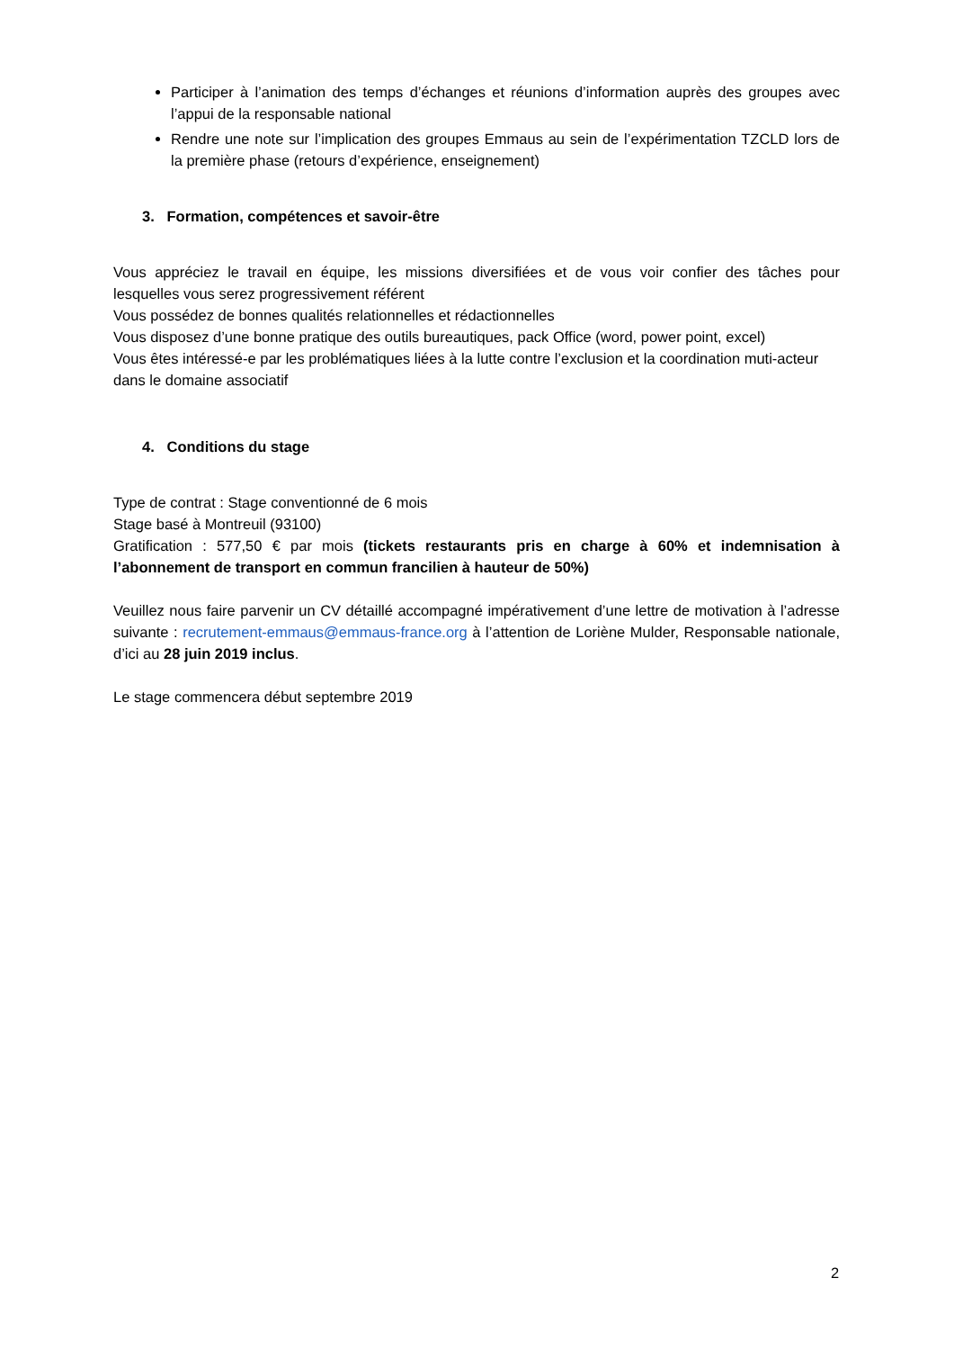Participer à l’animation des temps d’échanges et réunions d’information auprès des groupes avec l’appui de la responsable national
Rendre une note sur l’implication des groupes Emmaus au sein de l’expérimentation TZCLD lors de la première phase (retours d’expérience, enseignement)
3. Formation, compétences et savoir-être
Vous appréciez le travail en équipe, les missions diversifiées et de vous voir confier des tâches pour lesquelles vous serez progressivement référent
Vous possédez de bonnes qualités relationnelles et rédactionnelles
Vous disposez d’une bonne pratique des outils bureautiques, pack Office (word, power point, excel)
Vous êtes intéressé-e par les problématiques liées à la lutte contre l’exclusion et la coordination muti-acteur dans le domaine associatif
4. Conditions du stage
Type de contrat : Stage conventionné de 6 mois
Stage basé à Montreuil (93100)
Gratification : 577,50 € par mois (tickets restaurants pris en charge à 60% et indemnisation à l’abonnement de transport en commun francilien à hauteur de 50%)
Veuillez nous faire parvenir un CV détaillé accompagné impérativement d’une lettre de motivation à l’adresse suivante : recrutement-emmaus@emmaus-france.org à l’attention de Loriène Mulder, Responsable nationale, d’ici au 28 juin 2019 inclus.
Le stage commencera début septembre 2019
2